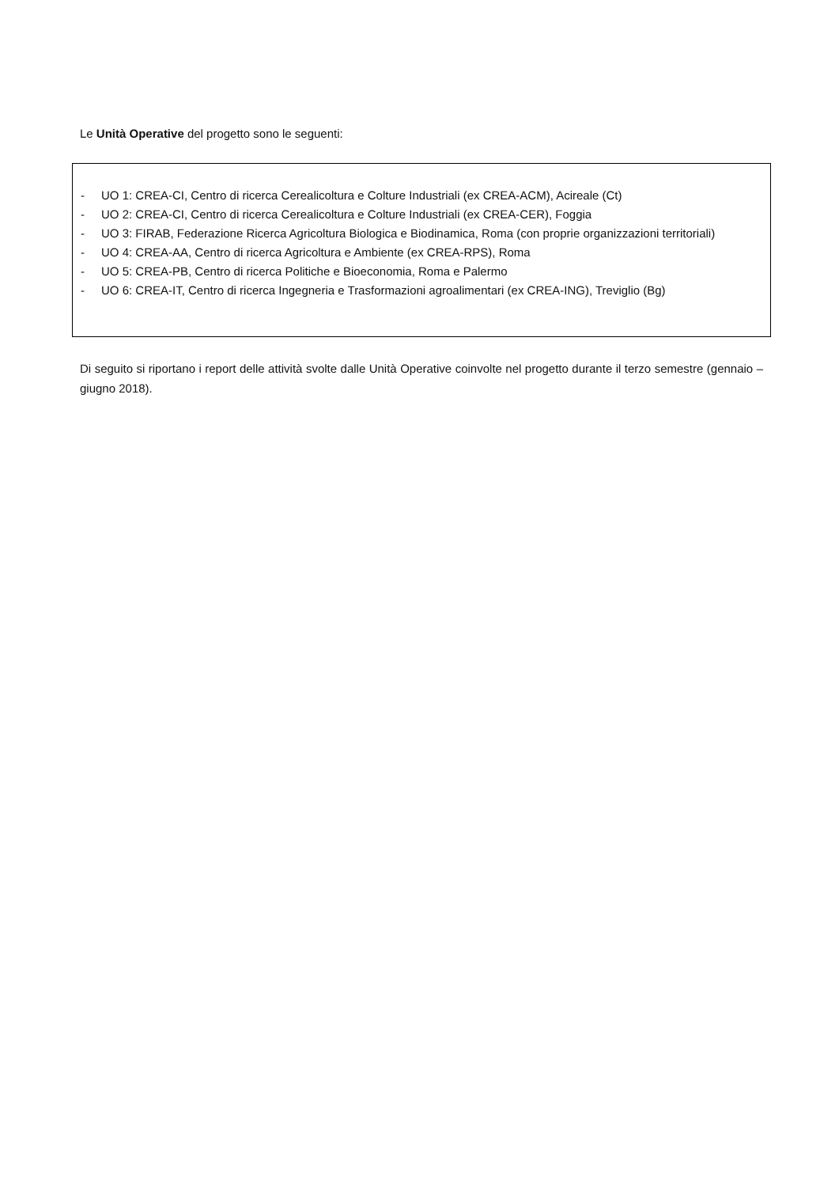Le Unità Operative del progetto sono le seguenti:
- UO 1: CREA-CI, Centro di ricerca Cerealicoltura e Colture Industriali (ex CREA-ACM), Acireale (Ct)
- UO 2: CREA-CI, Centro di ricerca Cerealicoltura e Colture Industriali (ex CREA-CER), Foggia
- UO 3: FIRAB, Federazione Ricerca Agricoltura Biologica e Biodinamica, Roma (con proprie organizzazioni territoriali)
- UO 4: CREA-AA, Centro di ricerca Agricoltura e Ambiente (ex CREA-RPS), Roma
- UO 5: CREA-PB, Centro di ricerca Politiche e Bioeconomia, Roma e Palermo
- UO 6: CREA-IT, Centro di ricerca Ingegneria e Trasformazioni agroalimentari (ex CREA-ING), Treviglio (Bg)
Di seguito si riportano i report delle attività svolte dalle Unità Operative coinvolte nel progetto durante il terzo semestre (gennaio – giugno 2018).